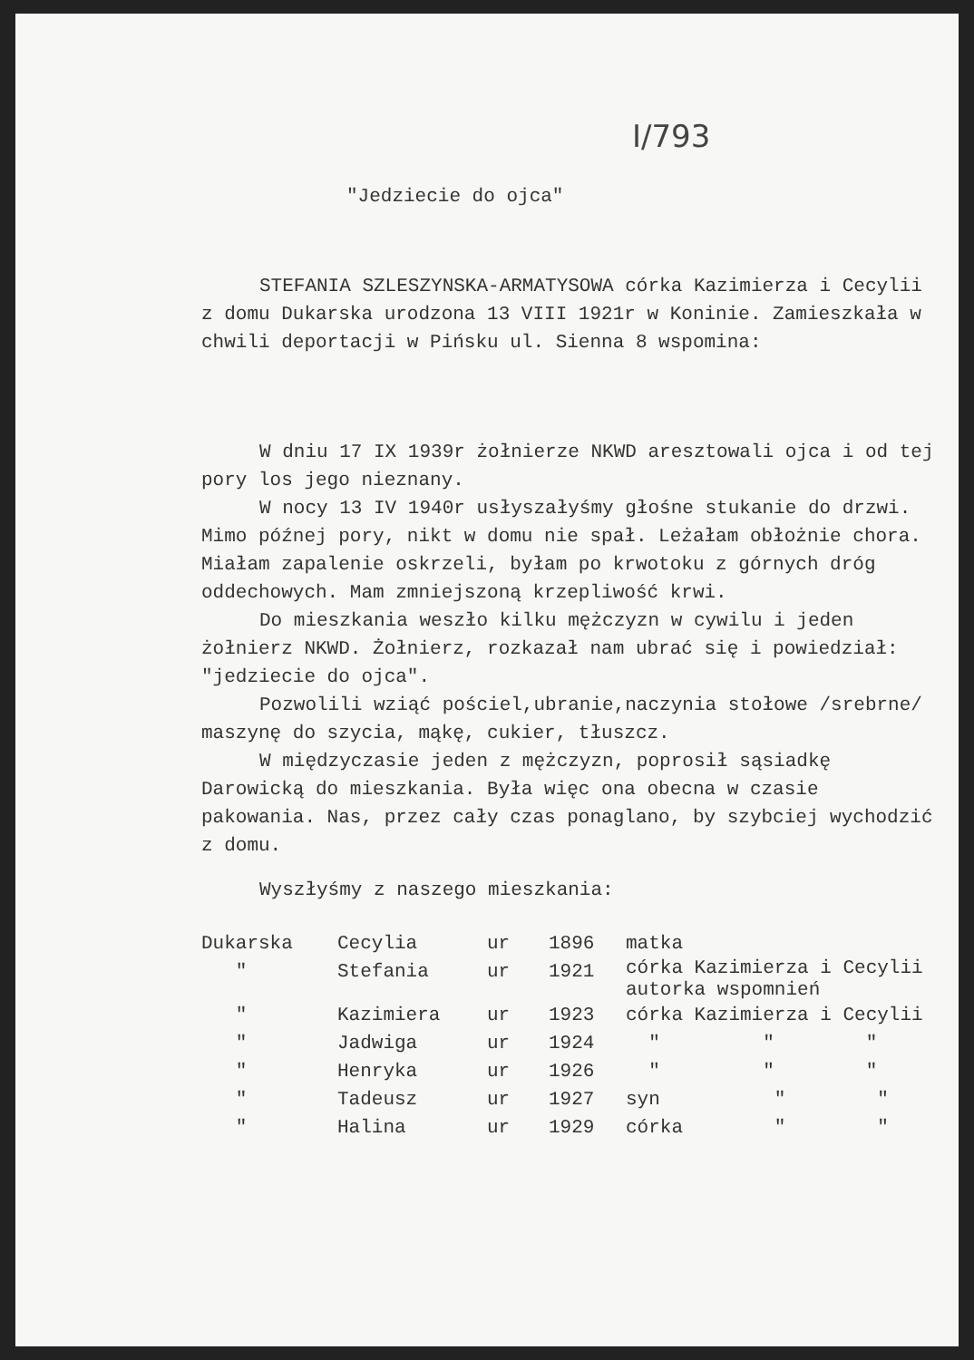I/793
"Jedziecie do ojca"
STEFANIA SZLESZYNSKA-ARMATYSOWA córka Kazimierza i Cecylii z domu Dukarska urodzona 13 VIII 1921r w Koninie. Zamieszkała w chwili deportacji w Pińsku ul. Sienna 8 wspomina:
W dniu 17 IX 1939r żołnierze NKWD aresztowali ojca i od tej pory los jego nieznany.
W nocy 13 IV 1940r usłyszałyśmy głośne stukanie do drzwi. Mimo późnej pory, nikt w domu nie spał. Leżałam obłożnie chora. Miałam zapalenie oskrzeli, byłam po krwotoku z górnych dróg oddechowych. Mam zmniejszoną krzepliwość krwi.
Do mieszkania weszło kilku mężczyzn w cywilu i jeden żołnierz NKWD. Żołnierz, rozkazał nam ubrać się i powiedział: "jedziecie do ojca".
Pozwolili wziąć pościel,ubranie,naczynia stołowe /srebrne/ maszynę do szycia, mąkę, cukier, tłuszcz.
W międzyczasie jeden z mężczyzn, poprosił sąsiadkę Darowicką do mieszkania. Była więc ona obecna w czasie pakowania. Nas, przez cały czas ponaglano, by szybciej wychodzić z domu.
Wyszłyśmy z naszego mieszkania:
| Dukarska | Cecylia | ur | 1896 | matka |
| " | Stefania | ur | 1921 | córka Kazimierza i Cecylii autorka wspomnień |
| " | Kazimiera | ur | 1923 | córka Kazimierza i Cecylii |
| " | Jadwiga | ur | 1924 | " " " |
| " | Henryka | ur | 1926 | " " " |
| " | Tadeusz | ur | 1927 | syn " " |
| " | Halina | ur | 1929 | córka " " |